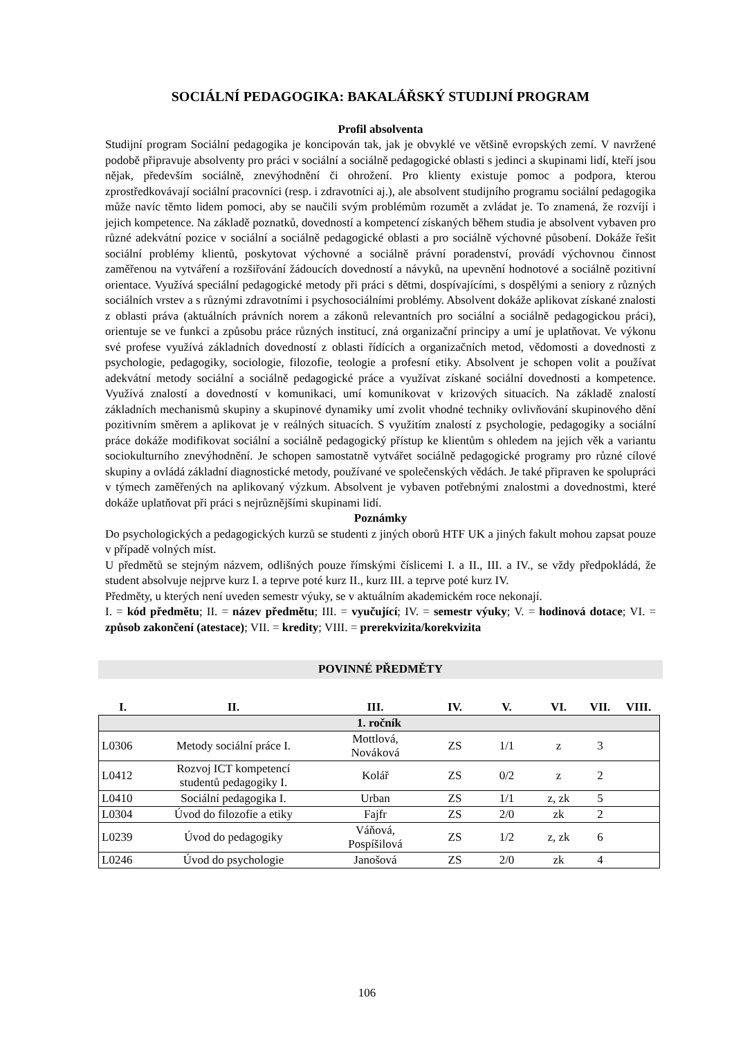SOCIÁLNÍ PEDAGOGIKA: BAKALÁŘSKÝ STUDIJNÍ PROGRAM
Profil absolventa
Studijní program Sociální pedagogika je koncipován tak, jak je obvyklé ve většině evropských zemí. V navržené podobě připravuje absolventy pro práci v sociální a sociálně pedagogické oblasti s jedinci a skupinami lidí, kteří jsou nějak, především sociálně, znevýhodnění či ohrožení. Pro klienty existuje pomoc a podpora, kterou zprostředkovávají sociální pracovníci (resp. i zdravotníci aj.), ale absolvent studijního programu sociální pedagogika může navíc těmto lidem pomoci, aby se naučili svým problémům rozumět a zvládat je. To znamená, že rozvíjí i jejich kompetence. Na základě poznatků, dovedností a kompetencí získaných během studia je absolvent vybaven pro různé adekvátní pozice v sociální a sociálně pedagogické oblasti a pro sociálně výchovné působení. Dokáže řešit sociální problémy klientů, poskytovat výchovné a sociálně právní poradenství, provádí výchovnou činnost zaměřenou na vytváření a rozšiřování žádoucích dovedností a návyků, na upevnění hodnotové a sociálně pozitivní orientace. Využívá speciální pedagogické metody při práci s dětmi, dospívajícími, s dospělými a seniory z různých sociálních vrstev a s různými zdravotními i psychosociálními problémy. Absolvent dokáže aplikovat získané znalosti z oblasti práva (aktuálních právních norem a zákonů relevantních pro sociální a sociálně pedagogickou práci), orientuje se ve funkci a způsobu práce různých institucí, zná organizační principy a umí je uplatňovat. Ve výkonu své profese využívá základních dovedností z oblasti řídících a organizačních metod, vědomosti a dovednosti z psychologie, pedagogiky, sociologie, filozofie, teologie a profesní etiky. Absolvent je schopen volit a používat adekvátní metody sociální a sociálně pedagogické práce a využívat získané sociální dovednosti a kompetence. Využívá znalostí a dovedností v komunikaci, umí komunikovat v krizových situacích. Na základě znalostí základních mechanismů skupiny a skupinové dynamiky umí zvolit vhodné techniky ovlivňování skupinového dění pozitivním směrem a aplikovat je v reálných situacích. S využitím znalostí z psychologie, pedagogiky a sociální práce dokáže modifikovat sociální a sociálně pedagogický přístup ke klientům s ohledem na jejich věk a variantu sociokulturního znevýhodnění. Je schopen samostatně vytvářet sociálně pedagogické programy pro různé cílové skupiny a ovládá základní diagnostické metody, používané ve společenských vědách. Je také připraven ke spolupráci v týmech zaměřených na aplikovaný výzkum. Absolvent je vybaven potřebnými znalostmi a dovednostmi, které dokáže uplatňovat při práci s nejrůznějšími skupinami lidí.
Poznámky
Do psychologických a pedagogických kurzů se studenti z jiných oborů HTF UK a jiných fakult mohou zapsat pouze v případě volných míst.
U předmětů se stejným názvem, odlišných pouze římskými číslicemi I. a II., III. a IV., se vždy předpokládá, že student absolvuje nejprve kurz I. a teprve poté kurz II., kurz III. a teprve poté kurz IV.
Předměty, u kterých není uveden semestr výuky, se v aktuálním akademickém roce nekonají.
I. = kód předmětu; II. = název předmětu; III. = vyučující; IV. = semestr výuky; V. = hodinová dotace; VI. = způsob zakončení (atestace); VII. = kredity; VIII. = prerekvizita/korekvizita
POVINNÉ PŘEDMĚTY
| I. | II. | III. | IV. | V. | VI. | VII. | VIII. |
| --- | --- | --- | --- | --- | --- | --- | --- |
| 1. ročník | | | | | | | |
| L0306 | Metody sociální práce I. | Mottlová, Nováková | ZS | 1/1 | z | 3 | |
| L0412 | Rozvoj ICT kompetencí studentů pedagogiky I. | Kolář | ZS | 0/2 | z | 2 | |
| L0410 | Sociální pedagogika I. | Urban | ZS | 1/1 | z, zk | 5 | |
| L0304 | Úvod do filozofie a etiky | Fajfr | ZS | 2/0 | zk | 2 | |
| L0239 | Úvod do pedagogiky | Váňová, Pospíšilová | ZS | 1/2 | z, zk | 6 | |
| L0246 | Úvod do psychologie | Janošová | ZS | 2/0 | zk | 4 | |
106